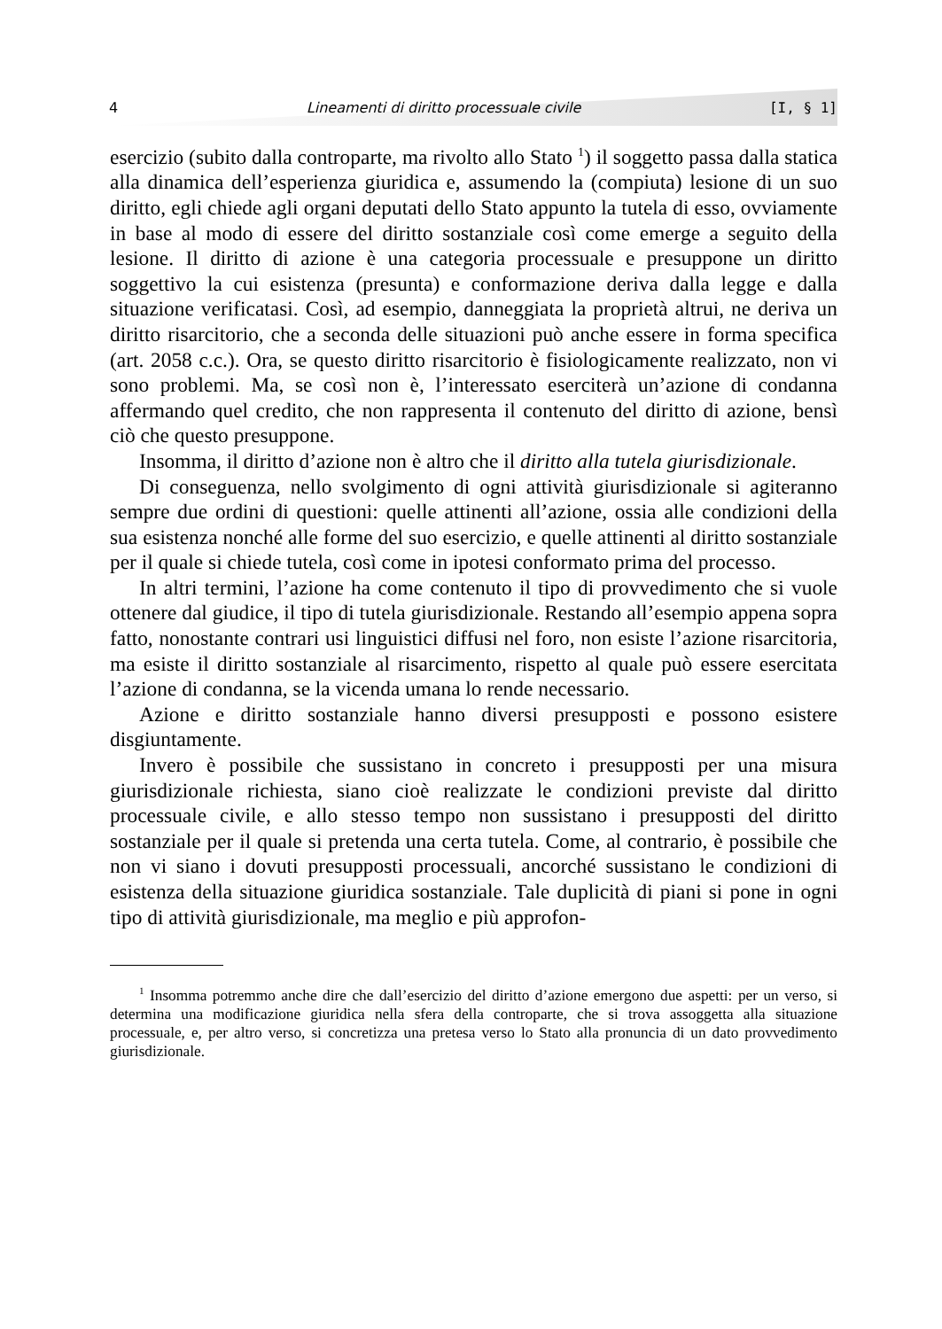4 Lineamenti di diritto processuale civile [I, § 1]
esercizio (subito dalla controparte, ma rivolto allo Stato <sup>1</sup>) il soggetto passa dalla statica alla dinamica dell’esperienza giuridica e, assumendo la (compiuta) lesione di un suo diritto, egli chiede agli organi deputati dello Stato appunto la tutela di esso, ovviamente in base al modo di essere del diritto sostanziale così come emerge a seguito della lesione. Il diritto di azione è una categoria processuale e presuppone un diritto soggettivo la cui esistenza (presunta) e conformazione deriva dalla legge e dalla situazione verificatasi. Così, ad esempio, danneggiata la proprietà altrui, ne deriva un diritto risarcitorio, che a seconda delle situazioni può anche essere in forma specifica (art. 2058 c.c.). Ora, se questo diritto risarcitorio è fisiologicamente realizzato, non vi sono problemi. Ma, se così non è, l’interessato eserciterà un’azione di condanna affermando quel credito, che non rappresenta il contenuto del diritto di azione, bensì ciò che questo presuppone.
Insomma, il diritto d’azione non è altro che il diritto alla tutela giurisdizionale.
Di conseguenza, nello svolgimento di ogni attività giurisdizionale si agiteranno sempre due ordini di questioni: quelle attinenti all’azione, ossia alle condizioni della sua esistenza nonché alle forme del suo esercizio, e quelle attinenti al diritto sostanziale per il quale si chiede tutela, così come in ipotesi conformato prima del processo.
In altri termini, l’azione ha come contenuto il tipo di provvedimento che si vuole ottenere dal giudice, il tipo di tutela giurisdizionale. Restando all’esempio appena sopra fatto, nonostante contrari usi linguistici diffusi nel foro, non esiste l’azione risarcitoria, ma esiste il diritto sostanziale al risarcimento, rispetto al quale può essere esercitata l’azione di condanna, se la vicenda umana lo rende necessario.
Azione e diritto sostanziale hanno diversi presupposti e possono esistere disgiuntamente.
Invero è possibile che sussistano in concreto i presupposti per una misura giurisdizionale richiesta, siano cioè realizzate le condizioni previste dal diritto processuale civile, e allo stesso tempo non sussistano i presupposti del diritto sostanziale per il quale si pretenda una certa tutela. Come, al contrario, è possibile che non vi siano i dovuti presupposti processuali, ancorché sussistano le condizioni di esistenza della situazione giuridica sostanziale. Tale duplicità di piani si pone in ogni tipo di attività giurisdizionale, ma meglio e più approfon-
<sup>1</sup> Insomma potremmo anche dire che dall’esercizio del diritto d’azione emergono due aspetti: per un verso, si determina una modificazione giuridica nella sfera della controparte, che si trova assoggetta alla situazione processuale, e, per altro verso, si concretizza una pretesa verso lo Stato alla pronuncia di un dato provvedimento giurisdizionale.